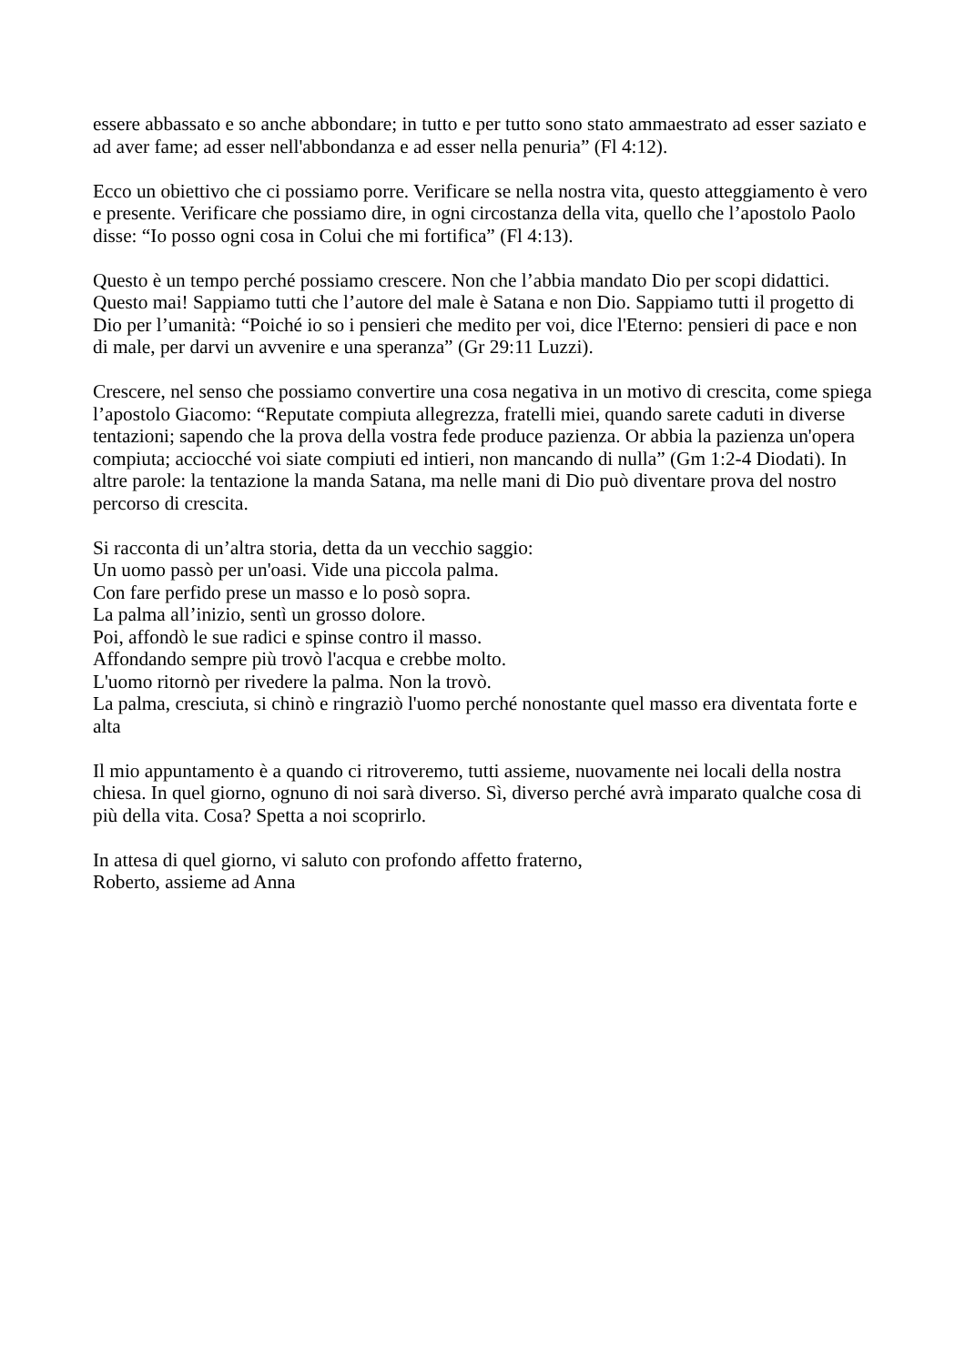essere abbassato e so anche abbondare; in tutto e per tutto sono stato ammaestrato ad esser saziato e ad aver fame; ad esser nell'abbondanza e ad esser nella penuria” (Fl 4:12).
Ecco un obiettivo che ci possiamo porre. Verificare se nella nostra vita, questo atteggiamento è vero e presente. Verificare che possiamo dire, in ogni circostanza della vita, quello che l’apostolo Paolo disse: “Io posso ogni cosa in Colui che mi fortifica” (Fl 4:13).
Questo è un tempo perché possiamo crescere. Non che l’abbia mandato Dio per scopi didattici. Questo mai! Sappiamo tutti che l’autore del male è Satana e non Dio. Sappiamo tutti il progetto di Dio per l’umanità: “Poiché io so i pensieri che medito per voi, dice l'Eterno: pensieri di pace e non di male, per darvi un avvenire e una speranza” (Gr 29:11 Luzzi).
Crescere, nel senso che possiamo convertire una cosa negativa in un motivo di crescita, come spiega l’apostolo Giacomo: “Reputate compiuta allegrezza, fratelli miei, quando sarete caduti in diverse tentazioni; sapendo che la prova della vostra fede produce pazienza. Or abbia la pazienza un'opera compiuta; acciocché voi siate compiuti ed intieri, non mancando di nulla” (Gm 1:2-4 Diodati). In altre parole: la tentazione la manda Satana, ma nelle mani di Dio può diventare prova del nostro percorso di crescita.
Si racconta di un’altra storia, detta da un vecchio saggio:
Un uomo passò per un'oasi. Vide una piccola palma.
Con fare perfido prese un masso e lo posò sopra.
La palma all’inizio, sentì un grosso dolore.
Poi, affondò le sue radici e spinse contro il masso.
Affondando sempre più trovò l'acqua e crebbe molto.
L'uomo ritornò per rivedere la palma. Non la trovò.
La palma, cresciuta, si chinò e ringraziò l'uomo perché nonostante quel masso era diventata forte e alta
Il mio appuntamento è a quando ci ritroveremo, tutti assieme, nuovamente nei locali della nostra chiesa. In quel giorno, ognuno di noi sarà diverso. Sì, diverso perché avrà imparato qualche cosa di più della vita. Cosa? Spetta a noi scoprirlo.
In attesa di quel giorno, vi saluto con profondo affetto fraterno,
Roberto, assieme ad Anna